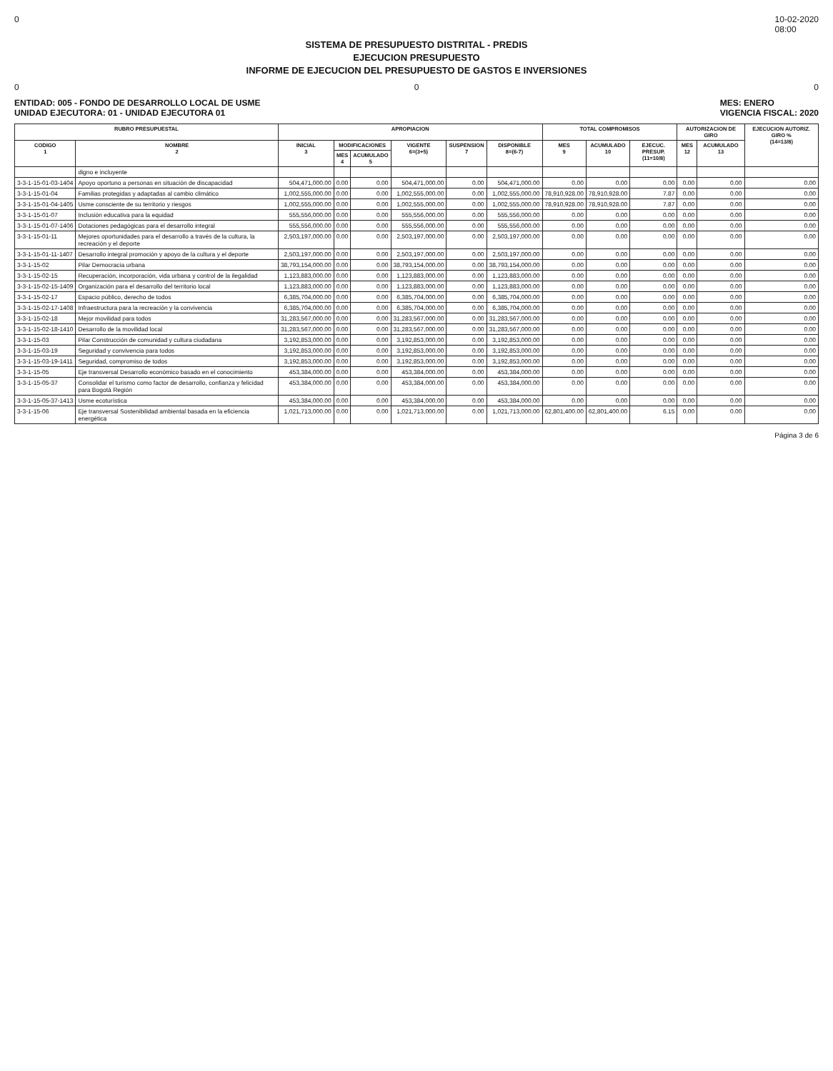0 10-02-2020
08:00
SISTEMA DE PRESUPUESTO DISTRITAL - PREDIS
EJECUCION PRESUPUESTO
INFORME DE EJECUCION DEL PRESUPUESTO DE GASTOS E INVERSIONES
0 0 0
ENTIDAD: 005 - FONDO DE DESARROLLO LOCAL DE USME
UNIDAD EJECUTORA: 01 - UNIDAD EJECUTORA 01
MES: ENERO
VIGENCIA FISCAL: 2020
| RUBRO PRESUPUESTAL | | APROPIACION | | | | | | TOTAL COMPROMISOS | | | AUTORIZACION DE GIRO | | EJECUCION AUTORIZ. GIRO % (14=13/8) |
| --- | --- | --- | --- | --- | --- | --- | --- | --- | --- | --- | --- | --- | --- |
| CODIGO 1 | NOMBRE 2 | INICIAL 3 | MODIFICACIONES | | VIGENTE 6=(3+5) | SUSPENSION 7 | DISPONIBLE 8=(6-7) | MES 9 | ACUMULADO 10 | EJECUC. PRESUP. (11=10/8) | MES 12 | ACUMULADO 13 | |
| | | | MES 4 | ACUMULADO 5 | | | | | | | | | |
| | digno e incluyente | | | | | | | | | | | | |
| 3-3-1-15-01-03-1404 | Apoyo oportuno a personas en situación de discapacidad | 504,471,000.00 | 0.00 | 0.00 | 504,471,000.00 | 0.00 | 504,471,000.00 | 0.00 | 0.00 | 0.00 | 0.00 | 0.00 | 0.00 |
| 3-3-1-15-01-04 | Familias protegidas y adaptadas al cambio climático | 1,002,555,000.00 | 0.00 | 0.00 | 1,002,555,000.00 | 0.00 | 1,002,555,000.00 | 78,910,928.00 | 78,910,928.00 | 7.87 | 0.00 | 0.00 | 0.00 |
| 3-3-1-15-01-04-1405 | Usme consciente de su territorio y riesgos | 1,002,555,000.00 | 0.00 | 0.00 | 1,002,555,000.00 | 0.00 | 1,002,555,000.00 | 78,910,928.00 | 78,910,928.00 | 7.87 | 0.00 | 0.00 | 0.00 |
| 3-3-1-15-01-07 | Inclusión educativa para la equidad | 555,556,000.00 | 0.00 | 0.00 | 555,556,000.00 | 0.00 | 555,556,000.00 | 0.00 | 0.00 | 0.00 | 0.00 | 0.00 | 0.00 |
| 3-3-1-15-01-07-1406 | Dotaciones pedagógicas para el desarrollo integral | 555,556,000.00 | 0.00 | 0.00 | 555,556,000.00 | 0.00 | 555,556,000.00 | 0.00 | 0.00 | 0.00 | 0.00 | 0.00 | 0.00 |
| 3-3-1-15-01-11 | Mejores oportunidades para el desarrollo a través de la cultura, la recreación y el deporte | 2,503,197,000.00 | 0.00 | 0.00 | 2,503,197,000.00 | 0.00 | 2,503,197,000.00 | 0.00 | 0.00 | 0.00 | 0.00 | 0.00 | 0.00 |
| 3-3-1-15-01-11-1407 | Desarrollo integral promoción y apoyo de la cultura y el deporte | 2,503,197,000.00 | 0.00 | 0.00 | 2,503,197,000.00 | 0.00 | 2,503,197,000.00 | 0.00 | 0.00 | 0.00 | 0.00 | 0.00 | 0.00 |
| 3-3-1-15-02 | Pilar Democracia urbana | 38,793,154,000.00 | 0.00 | 0.00 | 38,793,154,000.00 | 0.00 | 38,793,154,000.00 | 0.00 | 0.00 | 0.00 | 0.00 | 0.00 | 0.00 |
| 3-3-1-15-02-15 | Recuperación, incorporación, vida urbana y control de la ilegalidad | 1,123,883,000.00 | 0.00 | 0.00 | 1,123,883,000.00 | 0.00 | 1,123,883,000.00 | 0.00 | 0.00 | 0.00 | 0.00 | 0.00 | 0.00 |
| 3-3-1-15-02-15-1409 | Organización para el desarrollo del territorio local | 1,123,883,000.00 | 0.00 | 0.00 | 1,123,883,000.00 | 0.00 | 1,123,883,000.00 | 0.00 | 0.00 | 0.00 | 0.00 | 0.00 | 0.00 |
| 3-3-1-15-02-17 | Espacio público, derecho de todos | 6,385,704,000.00 | 0.00 | 0.00 | 6,385,704,000.00 | 0.00 | 6,385,704,000.00 | 0.00 | 0.00 | 0.00 | 0.00 | 0.00 | 0.00 |
| 3-3-1-15-02-17-1408 | Infraestructura para la recreación y la convivencia | 6,385,704,000.00 | 0.00 | 0.00 | 6,385,704,000.00 | 0.00 | 6,385,704,000.00 | 0.00 | 0.00 | 0.00 | 0.00 | 0.00 | 0.00 |
| 3-3-1-15-02-18 | Mejor movilidad para todos | 31,283,567,000.00 | 0.00 | 0.00 | 31,283,567,000.00 | 0.00 | 31,283,567,000.00 | 0.00 | 0.00 | 0.00 | 0.00 | 0.00 | 0.00 |
| 3-3-1-15-02-18-1410 | Desarrollo de la movilidad local | 31,283,567,000.00 | 0.00 | 0.00 | 31,283,567,000.00 | 0.00 | 31,283,567,000.00 | 0.00 | 0.00 | 0.00 | 0.00 | 0.00 | 0.00 |
| 3-3-1-15-03 | Pilar Construcción de comunidad y cultura ciudadana | 3,192,853,000.00 | 0.00 | 0.00 | 3,192,853,000.00 | 0.00 | 3,192,853,000.00 | 0.00 | 0.00 | 0.00 | 0.00 | 0.00 | 0.00 |
| 3-3-1-15-03-19 | Seguridad y convivencia para todos | 3,192,853,000.00 | 0.00 | 0.00 | 3,192,853,000.00 | 0.00 | 3,192,853,000.00 | 0.00 | 0.00 | 0.00 | 0.00 | 0.00 | 0.00 |
| 3-3-1-15-03-19-1411 | Seguridad, compromiso de todos | 3,192,853,000.00 | 0.00 | 0.00 | 3,192,853,000.00 | 0.00 | 3,192,853,000.00 | 0.00 | 0.00 | 0.00 | 0.00 | 0.00 | 0.00 |
| 3-3-1-15-05 | Eje transversal Desarrollo económico basado en el conocimiento | 453,384,000.00 | 0.00 | 0.00 | 453,384,000.00 | 0.00 | 453,384,000.00 | 0.00 | 0.00 | 0.00 | 0.00 | 0.00 | 0.00 |
| 3-3-1-15-05-37 | Consolidar el turismo como factor de desarrollo, confianza y felicidad para Bogotá Región | 453,384,000.00 | 0.00 | 0.00 | 453,384,000.00 | 0.00 | 453,384,000.00 | 0.00 | 0.00 | 0.00 | 0.00 | 0.00 | 0.00 |
| 3-3-1-15-05-37-1413 | Usme ecoturística | 453,384,000.00 | 0.00 | 0.00 | 453,384,000.00 | 0.00 | 453,384,000.00 | 0.00 | 0.00 | 0.00 | 0.00 | 0.00 | 0.00 |
| 3-3-1-15-06 | Eje transversal Sostenibilidad ambiental basada en la eficiencia energética | 1,021,713,000.00 | 0.00 | 0.00 | 1,021,713,000.00 | 0.00 | 1,021,713,000.00 | 62,801,400.00 | 62,801,400.00 | 6.15 | 0.00 | 0.00 | 0.00 |
Página 3 de 6